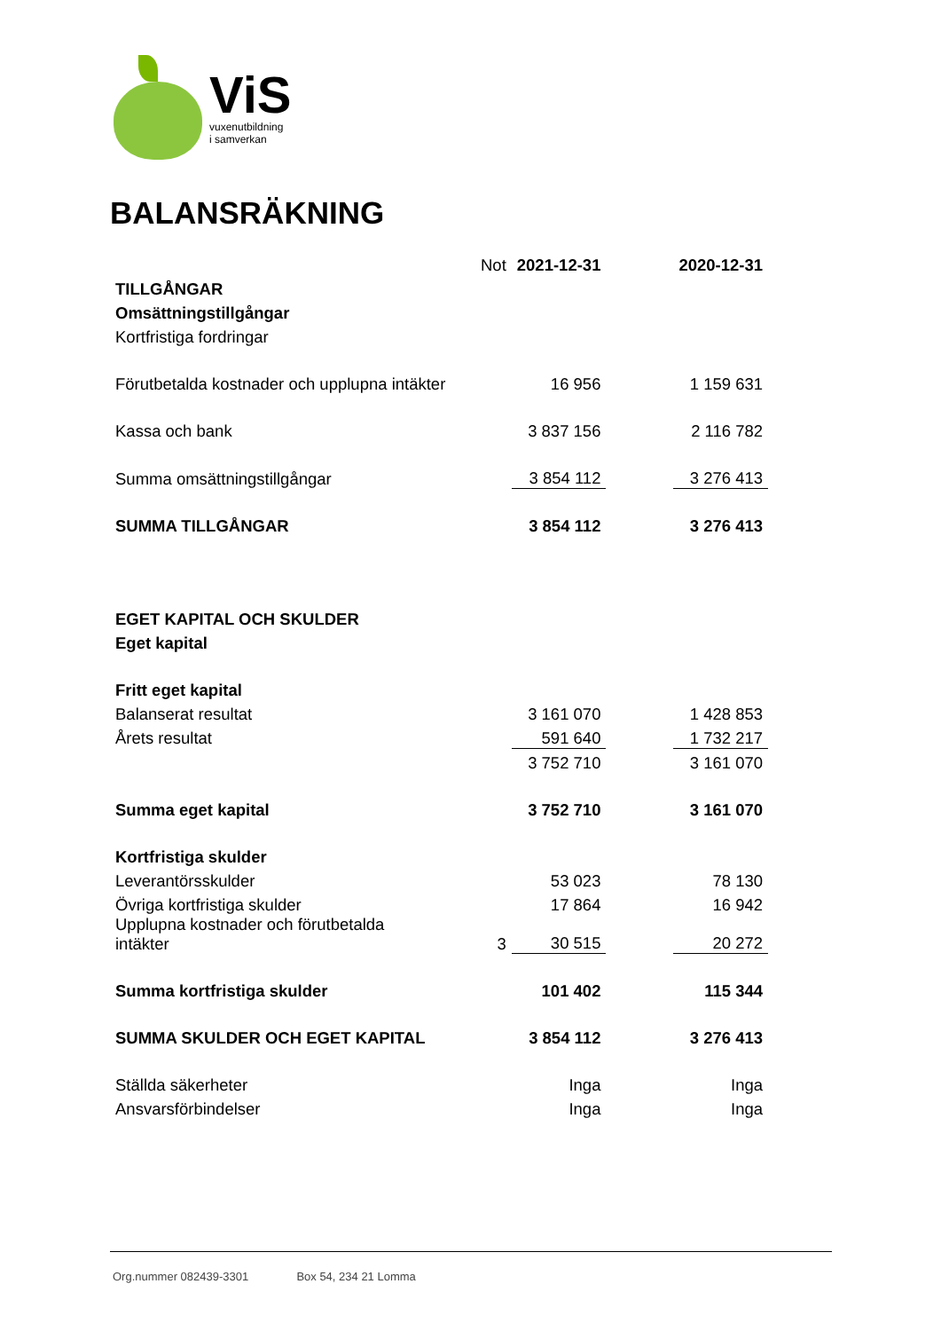ViS
vuxenutbildning
i samverkan
BALANSRÄKNING
| | Not | 2021-12-31 | | 2020-12-31 |
| TILLGÅNGAR | | | | |
| Omsättningstillgångar | | | | |
| Kortfristiga fordringar | | | | |
| Förutbetalda kostnader och upplupna intäkter | | 16 956 | | 1 159 631 |
| Kassa och bank | | 3 837 156 | | 2 116 782 |
| Summa omsättningstillgångar | | 3 854 112 | | 3 276 413 |
| SUMMA TILLGÅNGAR | | 3 854 112 | | 3 276 413 |
| EGET KAPITAL OCH SKULDER | | | | |
| Eget kapital | | | | |
| Fritt eget kapital | | | | |
| Balanserat resultat | | 3 161 070 | | 1 428 853 |
| Årets resultat | | 591 640 | | 1 732 217 |
| | | 3 752 710 | | 3 161 070 |
| Summa eget kapital | | 3 752 710 | | 3 161 070 |
| Kortfristiga skulder | | | | |
| Leverantörsskulder | | 53 023 | | 78 130 |
| Övriga kortfristiga skulder | | 17 864 | | 16 942 |
| Upplupna kostnader och förutbetalda intäkter | 3 | 30 515 | | 20 272 |
| Summa kortfristiga skulder | | 101 402 | | 115 344 |
| SUMMA SKULDER OCH EGET KAPITAL | | 3 854 112 | | 3 276 413 |
| Ställda säkerheter | | Inga | | Inga |
| Ansvarsförbindelser | | Inga | | Inga |
Org.nummer 082439-3301 Box 54, 234 21 Lomma